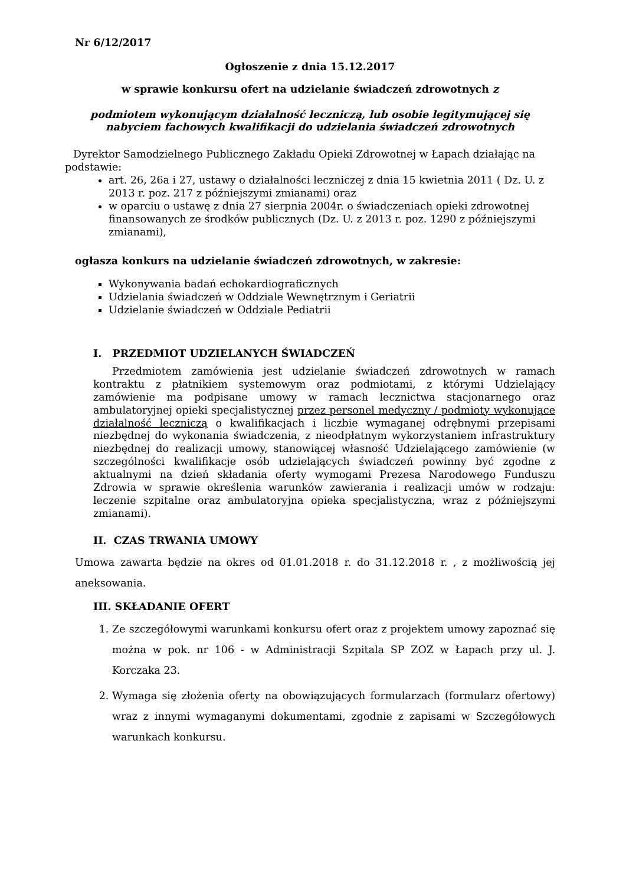Nr 6/12/2017
Ogłoszenie z dnia 15.12.2017
w sprawie konkursu ofert na udzielanie świadczeń zdrowotnych z
podmiotem wykonującym działalność leczniczą, lub osobie legitymującej się nabyciem fachowych kwalifikacji do udzielania świadczeń zdrowotnych
Dyrektor Samodzielnego Publicznego Zakładu Opieki Zdrowotnej w Łapach działając na podstawie:
art. 26, 26a i 27, ustawy o działalności leczniczej z dnia 15 kwietnia 2011 ( Dz. U. z 2013 r. poz. 217 z późniejszymi zmianami) oraz
w oparciu o ustawę z dnia 27 sierpnia 2004r. o świadczeniach opieki zdrowotnej finansowanych ze środków publicznych (Dz. U. z 2013 r. poz. 1290 z późniejszymi zmianami),
ogłasza konkurs na udzielanie świadczeń zdrowotnych, w zakresie:
Wykonywania badań echokardiograficznych
Udzielania świadczeń w Oddziale Wewnętrznym i Geriatrii
Udzielanie świadczeń w Oddziale Pediatrii
I. PRZEDMIOT UDZIELANYCH ŚWIADCZEŃ
Przedmiotem zamówienia jest udzielanie świadczeń zdrowotnych w ramach kontraktu z płatnikiem systemowym oraz podmiotami, z którymi Udzielający zamówienie ma podpisane umowy w ramach lecznictwa stacjonarnego oraz ambulatoryjnej opieki specjalistycznej przez personel medyczny / podmioty wykonujące działalność leczniczą o kwalifikacjach i liczbie wymaganej odrębnymi przepisami niezbędnej do wykonania świadczenia, z nieodpłatnym wykorzystaniem infrastruktury niezbędnej do realizacji umowy, stanowiącej własność Udzielającego zamówienie (w szczególności kwalifikacje osób udzielających świadczeń powinny być zgodne z aktualnymi na dzień składania oferty wymogami Prezesa Narodowego Funduszu Zdrowia w sprawie określenia warunków zawierania i realizacji umów w rodzaju: leczenie szpitalne oraz ambulatoryjna opieka specjalistyczna, wraz z późniejszymi zmianami).
II. CZAS TRWANIA UMOWY
Umowa zawarta będzie na okres od 01.01.2018 r. do 31.12.2018 r. , z możliwością jej aneksowania.
III. SKŁADANIE OFERT
1. Ze szczegółowymi warunkami konkursu ofert oraz z projektem umowy zapoznać się można w pok. nr 106 - w Administracji Szpitala SP ZOZ w Łapach przy ul. J. Korczaka 23.
2. Wymaga się złożenia oferty na obowiązujących formularzach (formularz ofertowy) wraz z innymi wymaganymi dokumentami, zgodnie z zapisami w Szczegółowych warunkach konkursu.